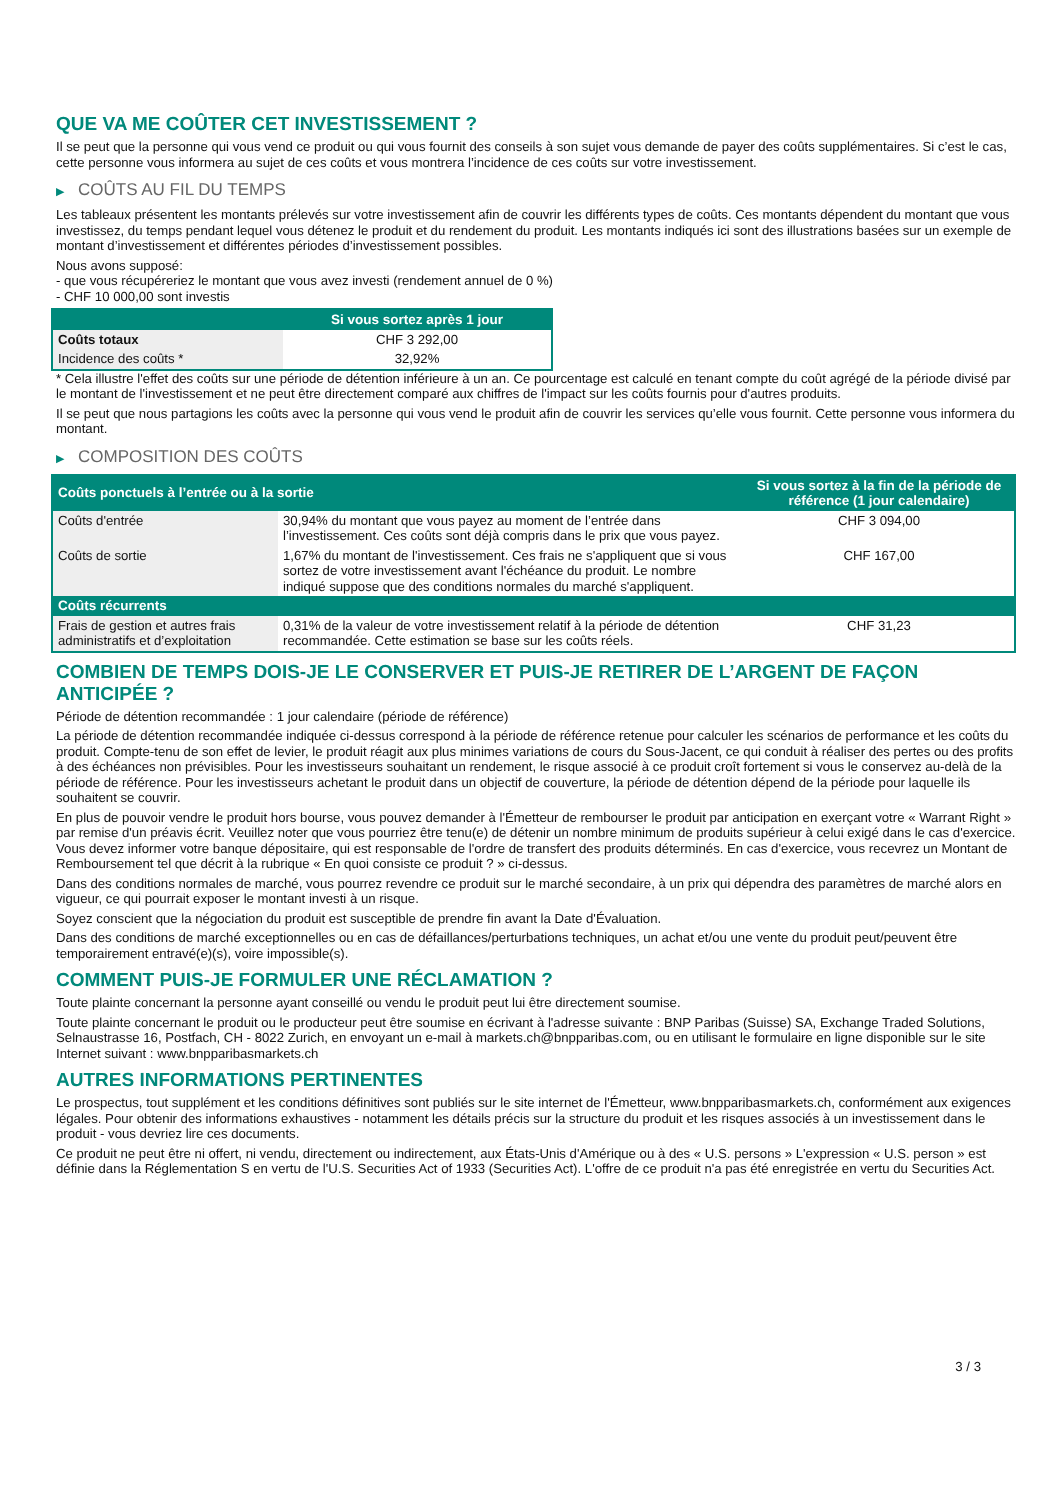QUE VA ME COÛTER CET INVESTISSEMENT ?
Il se peut que la personne qui vous vend ce produit ou qui vous fournit des conseils à son sujet vous demande de payer des coûts supplémentaires. Si c’est le cas, cette personne vous informera au sujet de ces coûts et vous montrera l’incidence de ces coûts sur votre investissement.
▶ COÛTS AU FIL DU TEMPS
Les tableaux présentent les montants prélevés sur votre investissement afin de couvrir les différents types de coûts. Ces montants dépendent du montant que vous investissez, du temps pendant lequel vous détenez le produit et du rendement du produit. Les montants indiqués ici sont des illustrations basées sur un exemple de montant d’investissement et différentes périodes d’investissement possibles.
Nous avons supposé:
- que vous récupéreriez le montant que vous avez investi (rendement annuel de 0 %)
- CHF 10 000,00 sont investis
| | Si vous sortez après 1 jour |
| --- | --- |
| Coûts totaux | CHF 3 292,00 |
| Incidence des coûts * | 32,92% |
* Cela illustre l'effet des coûts sur une période de détention inférieure à un an. Ce pourcentage est calculé en tenant compte du coût agrégé de la période divisé par le montant de l'investissement et ne peut être directement comparé aux chiffres de l'impact sur les coûts fournis pour d'autres produits.
Il se peut que nous partagions les coûts avec la personne qui vous vend le produit afin de couvrir les services qu’elle vous fournit. Cette personne vous informera du montant.
▶ COMPOSITION DES COÛTS
| Coûts ponctuels à l’entrée ou à la sortie | | Si vous sortez à la fin de la période de référence (1 jour calendaire) |
| --- | --- | --- |
| Coûts d'entrée | 30,94% du montant que vous payez au moment de l’entrée dans l’investissement. Ces coûts sont déjà compris dans le prix que vous payez. | CHF 3 094,00 |
| Coûts de sortie | 1,67% du montant de l'investissement. Ces frais ne s'appliquent que si vous sortez de votre investissement avant l'échéance du produit. Le nombre indiqué suppose que des conditions normales du marché s'appliquent. | CHF 167,00 |
| Coûts récurrents | | |
| Frais de gestion et autres frais administratifs et d’exploitation | 0,31% de la valeur de votre investissement relatif à la période de détention recommandée. Cette estimation se base sur les coûts réels. | CHF 31,23 |
COMBIEN DE TEMPS DOIS-JE LE CONSERVER ET PUIS-JE RETIRER DE L’ARGENT DE FAÇON ANTICIPÉE ?
Période de détention recommandée : 1 jour calendaire (période de référence)
La période de détention recommandée indiquée ci-dessus correspond à la période de référence retenue pour calculer les scénarios de performance et les coûts du produit. Compte-tenu de son effet de levier, le produit réagit aux plus minimes variations de cours du Sous-Jacent, ce qui conduit à réaliser des pertes ou des profits à des échéances non prévisibles. Pour les investisseurs souhaitant un rendement, le risque associé à ce produit croît fortement si vous le conservez au-delà de la période de référence. Pour les investisseurs achetant le produit dans un objectif de couverture, la période de détention dépend de la période pour laquelle ils souhaitent se couvrir.
En plus de pouvoir vendre le produit hors bourse, vous pouvez demander à l'Émetteur de rembourser le produit par anticipation en exerçant votre « Warrant Right » par remise d'un préavis écrit. Veuillez noter que vous pourriez être tenu(e) de détenir un nombre minimum de produits supérieur à celui exigé dans le cas d'exercice. Vous devez informer votre banque dépositaire, qui est responsable de l'ordre de transfert des produits déterminés. En cas d'exercice, vous recevrez un Montant de Remboursement tel que décrit à la rubrique « En quoi consiste ce produit ? » ci-dessus.
Dans des conditions normales de marché, vous pourrez revendre ce produit sur le marché secondaire, à un prix qui dépendra des paramètres de marché alors en vigueur, ce qui pourrait exposer le montant investi à un risque.
Soyez conscient que la négociation du produit est susceptible de prendre fin avant la Date d'Évaluation.
Dans des conditions de marché exceptionnelles ou en cas de défaillances/perturbations techniques, un achat et/ou une vente du produit peut/peuvent être temporairement entravé(e)(s), voire impossible(s).
COMMENT PUIS-JE FORMULER UNE RÉCLAMATION ?
Toute plainte concernant la personne ayant conseillé ou vendu le produit peut lui être directement soumise.
Toute plainte concernant le produit ou le producteur peut être soumise en écrivant à l'adresse suivante : BNP Paribas (Suisse) SA, Exchange Traded Solutions, Selnaustrasse 16, Postfach, CH - 8022 Zurich, en envoyant un e-mail à markets.ch@bnpparibas.com, ou en utilisant le formulaire en ligne disponible sur le site Internet suivant : www.bnpparibasmarkets.ch
AUTRES INFORMATIONS PERTINENTES
Le prospectus, tout supplément et les conditions définitives sont publiés sur le site internet de l'Émetteur, www.bnpparibasmarkets.ch, conformément aux exigences légales. Pour obtenir des informations exhaustives - notamment les détails précis sur la structure du produit et les risques associés à un investissement dans le produit - vous devriez lire ces documents.
Ce produit ne peut être ni offert, ni vendu, directement ou indirectement, aux États-Unis d'Amérique ou à des « U.S. persons » L'expression « U.S. person » est définie dans la Réglementation S en vertu de l'U.S. Securities Act of 1933 (Securities Act). L'offre de ce produit n'a pas été enregistrée en vertu du Securities Act.
3 / 3